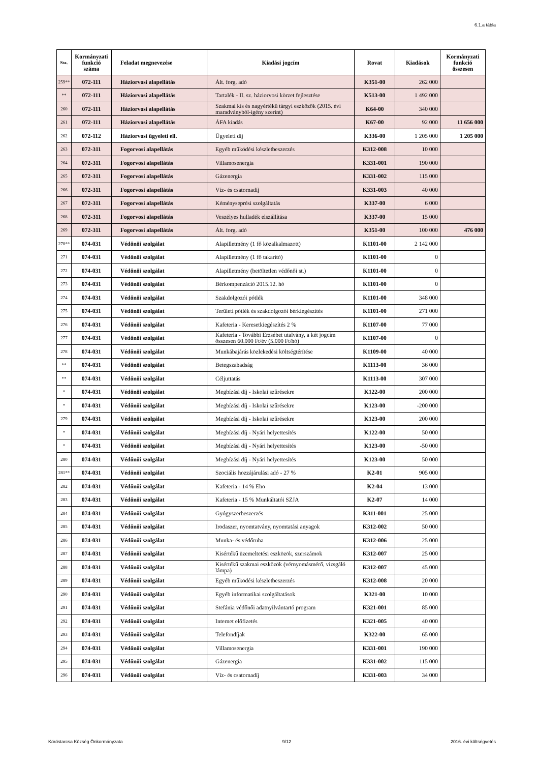6.1.a tábla
| Ssz. | Kormányzati funkció száma | Feladat megnevezése | Kiadási jogcím | Rovat | Kiadások | Kormányzati funkció összesen |
| --- | --- | --- | --- | --- | --- | --- |
| 259** | 072-111 | Háziorvosi alapellátás | Ált. forg. adó | K351-00 | 262 000 | |
| ** | 072-111 | Háziorvosi alapellátás | Tartalék - II. sz. háziorvosi körzet fejlesztése | K513-00 | 1 492 000 | |
| 260 | 072-111 | Háziorvosi alapellátás | Szakmai kis és nagyértékű tárgyi eszközök (2015. évi maradványból-igény szerint) | K64-00 | 340 000 | |
| 261 | 072-111 | Háziorvosi alapellátás | ÁFA kiadás | K67-00 | 92 000 | 11 656 000 |
| 262 | 072-112 | Háziorvosi ügyeleti ell. | Ügyeleti díj | K336-00 | 1 205 000 | 1 205 000 |
| 263 | 072-311 | Fogorvosi alapellátás | Egyéb működési készletbeszerzés | K312-008 | 10 000 | |
| 264 | 072-311 | Fogorvosi alapellátás | Villamosenergia | K331-001 | 190 000 | |
| 265 | 072-311 | Fogorvosi alapellátás | Gázenergia | K331-002 | 115 000 | |
| 266 | 072-311 | Fogorvosi alapellátás | Víz- és csatornadíj | K331-003 | 40 000 | |
| 267 | 072-311 | Fogorvosi alapellátás | Kéményseprési szolgáltatás | K337-00 | 6 000 | |
| 268 | 072-311 | Fogorvosi alapellátás | Veszélyes hulladék elszállítása | K337-00 | 15 000 | |
| 269 | 072-311 | Fogorvosi alapellátás | Ált. forg. adó | K351-00 | 100 000 | 476 000 |
| 270** | 074-031 | Védőnői szolgálat | Alapilletmény (1 fő közalkalmazott) | K1101-00 | 2 142 000 | |
| 271 | 074-031 | Védőnői szolgálat | Alapilletmény (1 fő takarító) | K1101-00 | 0 | |
| 272 | 074-031 | Védőnői szolgálat | Alapilletmény (betöltetlen védőnői st.) | K1101-00 | 0 | |
| 273 | 074-031 | Védőnői szolgálat | Bérkompenzáció 2015.12. hó | K1101-00 | 0 | |
| 274 | 074-031 | Védőnői szolgálat | Szakdolgozói pótlék | K1101-00 | 348 000 | |
| 275 | 074-031 | Védőnői szolgálat | Területi pótlék és szakdolgozói bérkiegészítés | K1101-00 | 271 000 | |
| 276 | 074-031 | Védőnői szolgálat | Kafeteria - Keresetkiegészítés 2 % | K1107-00 | 77 000 | |
| 277 | 074-031 | Védőnői szolgálat | Kafeteria - További Erzsébet utalvány, a két jogcím összesen 60.000 Ft/év (5.000 Ft/hó) | K1107-00 | 0 | |
| 278 | 074-031 | Védőnői szolgálat | Munkábajárás közlekedési költségtérítése | K1109-00 | 40 000 | |
| ** | 074-031 | Védőnői szolgálat | Betegszabadság | K1113-00 | 36 000 | |
| ** | 074-031 | Védőnői szolgálat | Céljuttatás | K1113-00 | 307 000 | |
| * | 074-031 | Védőnői szolgálat | Megbízási díj - Iskolai szűrésekre | K122-00 | 200 000 | |
| * | 074-031 | Védőnői szolgálat | Megbízási díj - Iskolai szűrésekre | K123-00 | -200 000 | |
| 279 | 074-031 | Védőnői szolgálat | Megbízási díj - Iskolai szűrésekre | K123-00 | 200 000 | |
| * | 074-031 | Védőnői szolgálat | Megbízási díj - Nyári helyettesítés | K122-00 | 50 000 | |
| * | 074-031 | Védőnői szolgálat | Megbízási díj - Nyári helyettesítés | K123-00 | -50 000 | |
| 280 | 074-031 | Védőnői szolgálat | Megbízási díj - Nyári helyettesítés | K123-00 | 50 000 | |
| 281** | 074-031 | Védőnői szolgálat | Szociális hozzájárulási adó - 27 % | K2-01 | 905 000 | |
| 282 | 074-031 | Védőnői szolgálat | Kafeteria - 14 % Eho | K2-04 | 13 000 | |
| 283 | 074-031 | Védőnői szolgálat | Kafeteria - 15 % Munkáltatói SZJA | K2-07 | 14 000 | |
| 284 | 074-031 | Védőnői szolgálat | Gyógyszerbeszerzés | K311-001 | 25 000 | |
| 285 | 074-031 | Védőnői szolgálat | Irodaszer, nyomtatvány, nyomtatási anyagok | K312-002 | 50 000 | |
| 286 | 074-031 | Védőnői szolgálat | Munka- és védőruha | K312-006 | 25 000 | |
| 287 | 074-031 | Védőnői szolgálat | Kisértékű üzemeltetési eszközök, szerszámok | K312-007 | 25 000 | |
| 288 | 074-031 | Védőnői szolgálat | Kisértékű szakmai eszközök (vérnyomásmérő, vizsgáló lámpa) | K312-007 | 45 000 | |
| 289 | 074-031 | Védőnői szolgálat | Egyéb működési készletbeszerzés | K312-008 | 20 000 | |
| 290 | 074-031 | Védőnői szolgálat | Egyéb informatikai szolgáltatások | K321-00 | 10 000 | |
| 291 | 074-031 | Védőnői szolgálat | Stefánia védőnői adatnyilvántartó program | K321-001 | 85 000 | |
| 292 | 074-031 | Védőnői szolgálat | Internet előfizetés | K321-005 | 40 000 | |
| 293 | 074-031 | Védőnői szolgálat | Telefondíjak | K322-00 | 65 000 | |
| 294 | 074-031 | Védőnői szolgálat | Villamosenergia | K331-001 | 190 000 | |
| 295 | 074-031 | Védőnői szolgálat | Gázenergia | K331-002 | 115 000 | |
| 296 | 074-031 | Védőnői szolgálat | Víz- és csatornadíj | K331-003 | 34 000 | |
Köröstarcsa Község Önkormányzata 9/12 2016. évi költségvetés